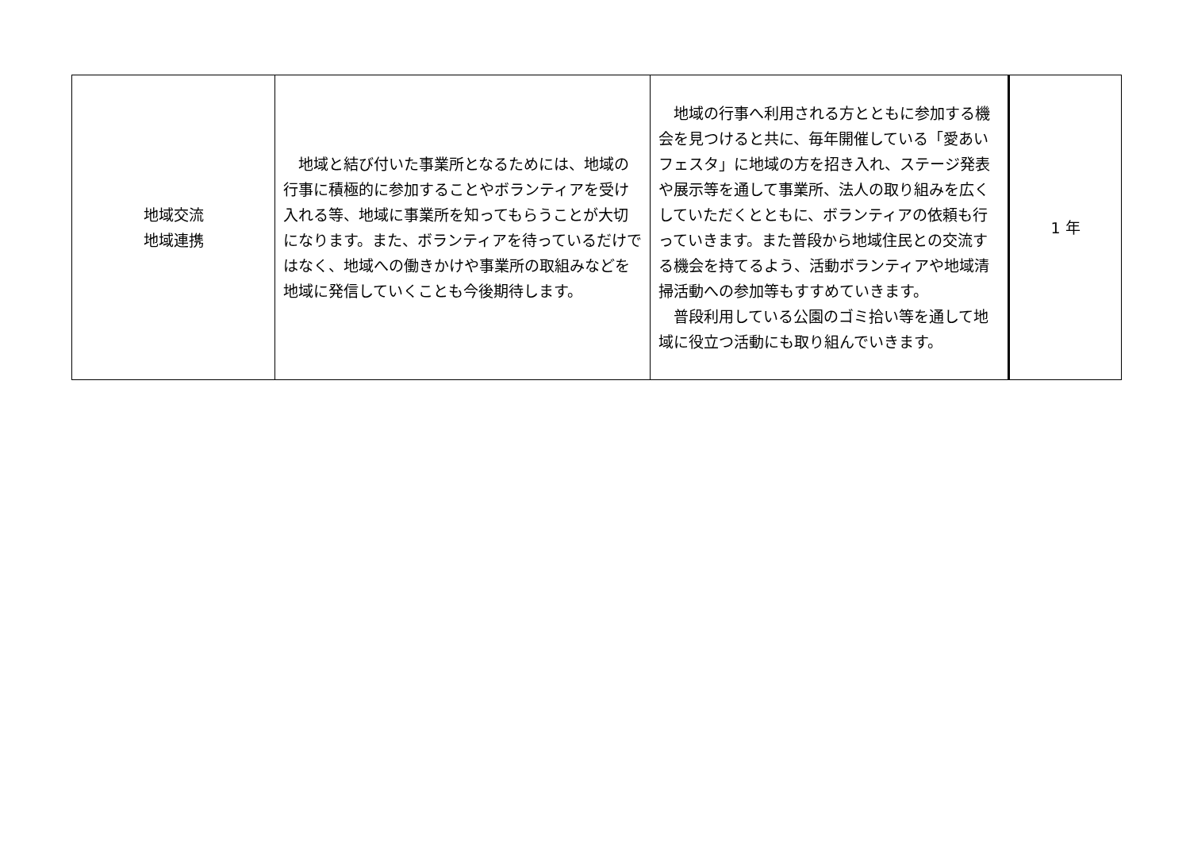| 地域交流 地域連携 | 地域と結び付いた事業所となるためには、地域の行事に積極的に参加することやボランティアを受け入れる等、地域に事業所を知ってもらうことが大切になります。また、ボランティアを待っているだけではなく、地域への働きかけや事業所の取組みなどを地域に発信していくことも今後期待します。 | 地域の行事へ利用される方とともに参加する機会を見つけると共に、毎年開催している「愛あいフェスタ」に地域の方を招き入れ、ステージ発表や展示等を通して事業所、法人の取り組みを広くしていただくとともに、ボランティアの依頼も行っていきます。また普段から地域住民との交流する機会を持てるよう、活動ボランティアや地域清掃活動への参加等もすすめていきます。 普段利用している公園のゴミ拾い等を通して地域に役立つ活動にも取り組んでいきます。 | 1 年 |